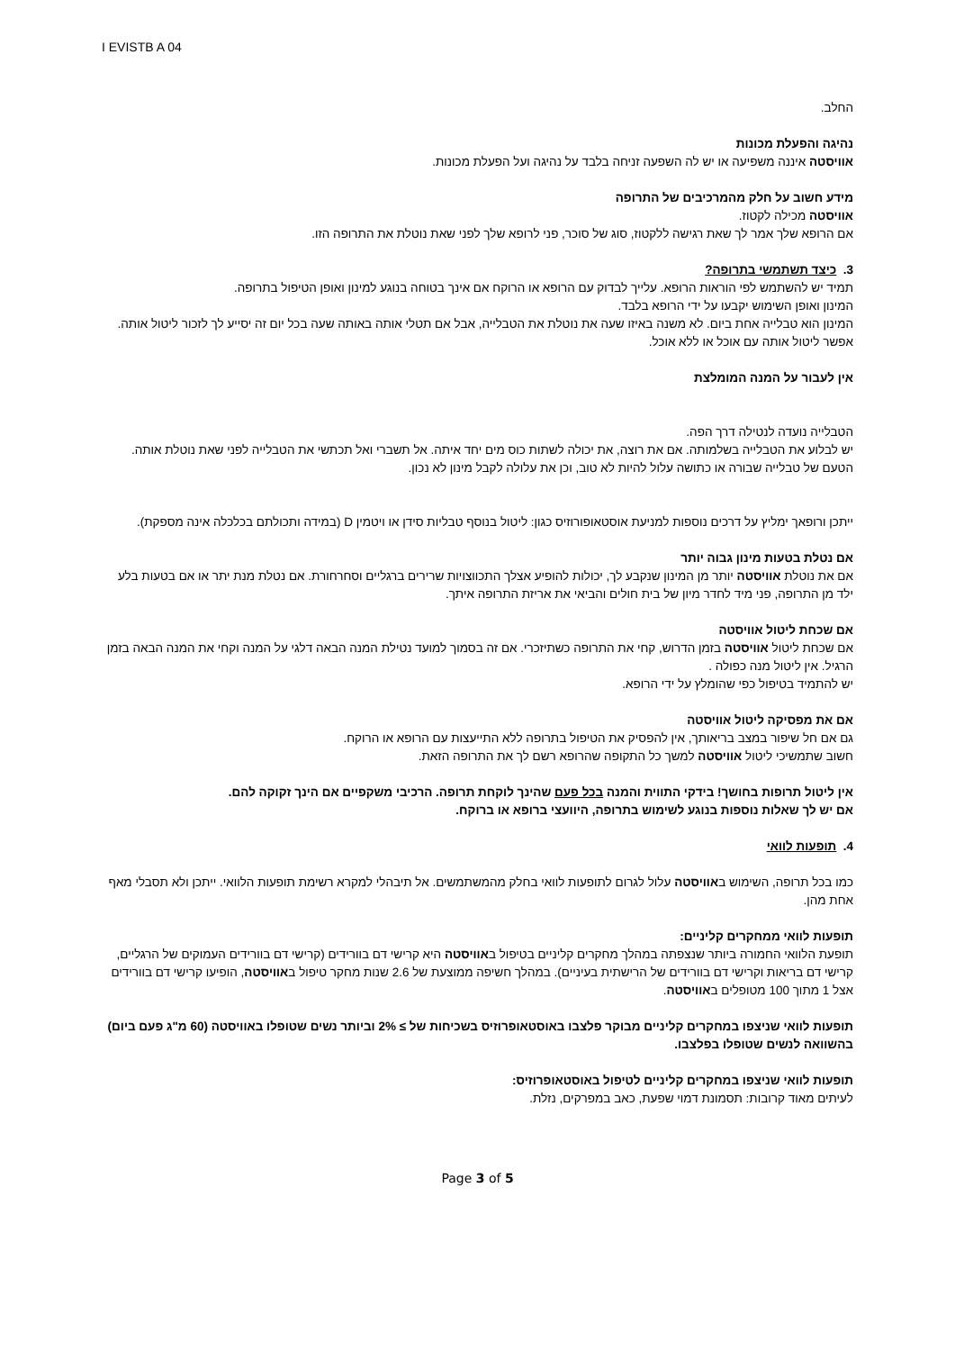I EVISTB A 04
החלב.
נהיגה והפעלת מכונות
אוויסטה איננה משפיעה או יש לה השפעה זניחה בלבד על נהיגה ועל הפעלת מכונות.
מידע חשוב על חלק מהמרכיבים של התרופה
אוויסטה מכילה לקטוז.
אם הרופא שלך אמר לך שאת רגישה ללקטוז, סוג של סוכר, פני לרופא שלך לפני שאת נוטלת את התרופה הזו.
3. כיצד תשתמשי בתרופה?
תמיד יש להשתמש לפי הוראות הרופא. עלייך לבדוק עם הרופא או הרוקח אם אינך בטוחה בנוגע למינון ואופן הטיפול בתרופה.
המינון ואופן השימוש יקבעו על ידי הרופא בלבד.
המינון הוא טבלייה אחת ביום. לא משנה באיזו שעה את נוטלת את הטבלייה, אבל אם תטלי אותה באותה שעה בכל יום זה יסייע לך לזכור ליטול אותה. אפשר ליטול אותה עם אוכל או ללא אוכל.
אין לעבור על המנה המומלצת
הטבלייה נועדה לנטילה דרך הפה.
יש לבלוע את הטבלייה בשלמותה. אם את רוצה, את יכולה לשתות כוס מים יחד איתה. אל תשברי ואל תכתשי את הטבלייה לפני שאת נוטלת אותה. הטעם של טבלייה שבורה או כתושה עלול להיות לא טוב, וכן את עלולה לקבל מינון לא נכון.
ייתכן ורופאך ימליץ על דרכים נוספות למניעת אוסטאופורוזיס כגון: ליטול בנוסף טבליות סידן או ויטמין D (במידה ותכולתם בכלכלה אינה מספקת).
אם נטלת בטעות מינון גבוה יותר
אם את נוטלת אוויסטה יותר מן המינון שנקבע לך, יכולות להופיע אצלך התכווצויות שרירים ברגליים וסחרחורת. אם נטלת מנת יתר או אם בטעות בלע ילד מן התרופה, פני מיד לחדר מיון של בית חולים והביאי את אריזת התרופה איתך.
אם שכחת ליטול אוויסטה
אם שכחת ליטול אוויסטה בזמן הדרוש, קחי את התרופה כשתיזכרי. אם זה בסמוך למועד נטילת המנה הבאה דלגי על המנה וקחי את המנה הבאה בזמן הרגיל. אין ליטול מנה כפולה .
יש להתמיד בטיפול כפי שהומלץ על ידי הרופא.
אם את מפסיקה ליטול אוויסטה
גם אם חל שיפור במצב בריאותך, אין להפסיק את הטיפול בתרופה ללא התייעצות עם הרופא או הרוקח.
חשוב שתמשיכי ליטול אוויסטה למשך כל התקופה שהרופא רשם לך את התרופה הזאת.
אין ליטול תרופות בחושך! בידקי התווית והמנה בכל פעם שהינך לוקחת תרופה. הרכיבי משקפיים אם הינך זקוקה להם.
אם יש לך שאלות נוספות בנוגע לשימוש בתרופה, היוועצי ברופא או ברוקח.
4. תופעות לוואי
כמו בכל תרופה, השימוש באוויסטה עלול לגרום לתופעות לוואי בחלק מהמשתמשים. אל תיבהלי למקרא רשימת תופעות הלוואי. ייתכן ולא תסבלי מאף אחת מהן.
תופעות לוואי ממחקרים קליניים:
תופעת הלוואי החמורה ביותר שנצפתה במהלך מחקרים קליניים בטיפול באוויסטה היא קרישי דם בוורידים (קרישי דם בוורידים העמוקים של הרגליים, קרישי דם בריאות וקרישי דם בוורידים של הרישתית בעיניים). במהלך חשיפה ממוצעת של 2.6 שנות מחקר טיפול באוויסטה, הופיעו קרישי דם בוורידים אצל 1 מתוך 100 מטופלים באוויסטה.
תופעות לוואי שניצפו במחקרים קליניים מבוקר פלצבו באוסטאופרוזיס בשכיחות של ≥ 2% וביותר נשים שטופלו באוויסטה (60 מ"ג פעם ביום) בהשוואה לנשים שטופלו בפלצבו.
תופעות לוואי שניצפו במחקרים קליניים לטיפול באוסטאופרוזיס:
לעיתים מאוד קרובות: תסמונת דמוי שפעת, כאב במפרקים, נזלת.
Page 3 of 5